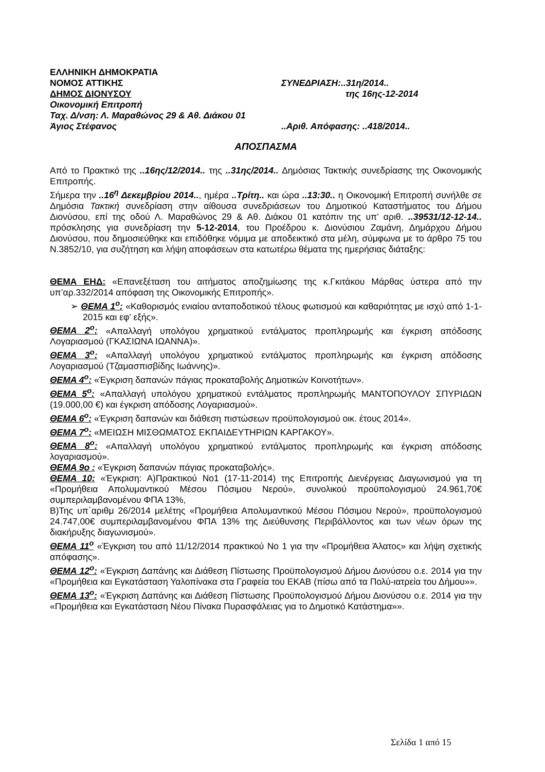ΕΛΛΗΝΙΚΗ ΔΗΜΟΚΡΑΤΙΑ
ΝΟΜΟΣ ΑΤΤΙΚΗΣ ΣΥΝΕΔΡΙΑΣΗ:..31η/2014..
ΔΗΜΟΣ ΔΙΟΝΥΣΟΥ της 16ης-12-2014
Οικονομική Επιτροπή
Ταχ. Δ/νση: Λ. Μαραθώνος 29 & Αθ. Διάκου 01
Άγιος Στέφανος ..Αριθ. Απόφασης: ..418/2014..
ΑΠΟΣΠΑΣΜΑ
Από το Πρακτικό της ..16ης/12/2014.. της ..31ης/2014.. Δημόσιας Τακτικής συνεδρίασης της Οικονομικής Επιτροπής.
Σήμερα την ..16<sup>η</sup> Δεκεμβρίου 2014.., ημέρα ..Τρίτη.. και ώρα ..13:30.. η Οικονομική Επιτροπή συνήλθε σε Δημόσια Τακτική συνεδρίαση στην αίθουσα συνεδριάσεων του Δημοτικού Καταστήματος του Δήμου Διονύσου, επί της οδού Λ. Μαραθώνος 29 & Αθ. Διάκου 01 κατόπιν της υπ’ αριθ. ..39531/12-12-14.. πρόσκλησης για συνεδρίαση την 5-12-2014, του Προέδρου κ. Διονύσιου Ζαμάνη, Δημάρχου Δήμου Διονύσου, που δημοσιεύθηκε και επιδόθηκε νόμιμα με αποδεικτικό στα μέλη, σύμφωνα με το άρθρο 75 του Ν.3852/10, για συζήτηση και λήψη αποφάσεων στα κατωτέρω θέματα της ημερήσιας διάταξης:
ΘΕΜΑ ΕΗΔ: «Επανεξέταση του αιτήματος αποζημίωσης της κ.Γκιτάκου Μάρθας ύστερα από την υπ’αρ.332/2014 απόφαση της Οικονομικής Επιτροπής».
➢ ΘΕΜΑ 1<sup>ο</sup>: «Καθορισμός ενιαίου ανταποδοτικού τέλους φωτισμού και καθαριότητας με ισχύ από 1-1-2015 και εφ’ εξής».
ΘΕΜΑ 2<sup>ο</sup>: «Απαλλαγή υπολόγου χρηματικού εντάλματος προπληρωμής και έγκριση απόδοσης Λογαριασμού (ΓΚΑΣΙΩΝΑ ΙΩΑΝΝΑ)».
ΘΕΜΑ 3<sup>ο</sup>: «Απαλλαγή υπολόγου χρηματικού εντάλματος προπληρωμής και έγκριση απόδοσης Λογαριασμού (Τζαμασπισβίδης Ιωάννης)».
ΘΕΜΑ 4<sup>ο</sup>: «Έγκριση δαπανών πάγιας προκαταβολής Δημοτικών Κοινοτήτων».
ΘΕΜΑ 5<sup>ο</sup>: «Απαλλαγή υπολόγου χρηματικού εντάλματος προπληρωμής ΜΑΝΤΟΠΟΥΛΟΥ ΣΠΥΡΙΔΩΝ (19.000,00 €) και έγκριση απόδοσης Λογαριασμού».
ΘΕΜΑ 6<sup>ο</sup>: «Έγκριση δαπανών και διάθεση πιστώσεων προϋπολογισμού οικ. έτους 2014».
ΘΕΜΑ 7<sup>ο</sup>: «ΜΕΙΩΣΗ ΜΙΣΘΩΜΑΤΟΣ ΕΚΠΑΙΔΕΥΤΗΡΙΩΝ ΚΑΡΓΑΚΟΥ».
ΘΕΜΑ 8<sup>ο</sup>: «Απαλλαγή υπολόγου χρηματικού εντάλματος προπληρωμής και έγκριση απόδοσης λογαριασμού».
ΘΕΜΑ 9ο : «Έγκριση δαπανών πάγιας προκαταβολής».
ΘΕΜΑ 10: «Έγκριση: Α)Πρακτικού Νο1 (17-11-2014) της Επιτροπής Διενέργειας Διαγωνισμού για τη «Προμήθεια Απολυμαντικού Μέσου Πόσιμου Νερού», συνολικού προϋπολογισμού 24.961,70€ συμπεριλαμβανομένου ΦΠΑ 13%,
Β)Της υπ΄αριθμ 26/2014 μελέτης «Προμήθεια Απολυμαντικού Μέσου Πόσιμου Νερού», προϋπολογισμού 24.747,00€ συμπεριλαμβανομένου ΦΠΑ 13% της Διεύθυνσης Περιβάλλοντος και των νέων όρων της διακήρυξης διαγωνισμού».
ΘΕΜΑ 11<sup>ο</sup> «Έγκριση του από 11/12/2014 πρακτικού Νο 1 για την «Προμήθεια Άλατος» και λήψη σχετικής απόφασης».
ΘΕΜΑ 12<sup>ο</sup>: «Έγκριση Δαπάνης και Διάθεση Πίστωσης Προϋπολογισμού Δήμου Διονύσου ο.ε. 2014 για την «Προμήθεια και Εγκατάσταση Υαλοπίνακα στα Γραφεία του ΕΚΑΒ (πίσω από τα Πολύ-ιατρεία του Δήμου»».
ΘΕΜΑ 13<sup>ο</sup>: «Έγκριση Δαπάνης και Διάθεση Πίστωσης Προϋπολογισμού Δήμου Διονύσου ο.ε. 2014 για την «Προμήθεια και Εγκατάσταση Νέου Πίνακα Πυρασφάλειας για το Δημοτικό Κατάστημα»».
Σελίδα 1 από 15